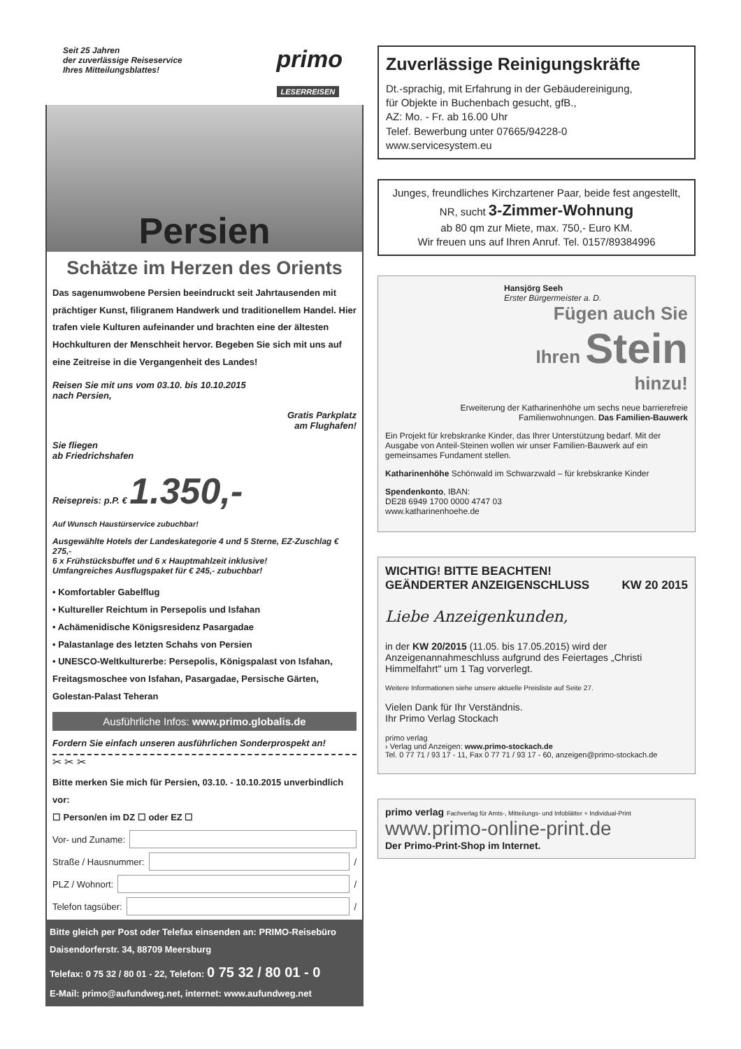Seit 25 Jahren
der zuverlässige Reiseservice
Ihres Mitteilungsblattes!
primo
LESERREISEN
Persien
Schätze im Herzen des Orients
Das sagenumwobene Persien beeindruckt seit Jahrtausenden mit prächtiger Kunst, filigranem Handwerk und traditionellem Handel. Hier trafen viele Kulturen aufeinander und brachten eine der ältesten Hochkulturen der Menschheit hervor. Begeben Sie sich mit uns auf eine Zeitreise in die Vergangenheit des Landes!
Reisen Sie mit uns vom 03.10. bis 10.10.2015
nach Persien,
Gratis Parkplatz
am Flughafen!
Sie fliegen
ab Friedrichshafen
Reisepreis: p.P. € 1.350,-
Auf Wunsch Haustürservice zubuchbar!
Ausgewählte Hotels der Landeskategorie 4 und 5 Sterne, EZ-Zuschlag € 275,-
6 x Frühstücksbuffet und 6 x Hauptmahlzeit inklusive!
Umfangreiches Ausflugspaket für € 245,- zubuchbar!
• Komfortabler Gabelflug
• Kultureller Reichtum in Persepolis und Isfahan
• Achämenidische Königsresidenz Pasargadae
• Palastanlage des letzten Schahs von Persien
• UNESCO-Weltkulturerbe: Persepolis, Königspalast von Isfahan, Freitagsmoschee von Isfahan, Pasargadae, Persische Gärten, Golestan-Palast Teheran
Ausführliche Infos: www.primo.globalis.de
Fordern Sie einfach unseren ausführlichen Sonderprospekt an!
✂ ✂ ✂
Bitte merken Sie mich für Persien, 03.10. - 10.10.2015 unverbindlich vor:
☐ Person/en im DZ ☐ oder EZ ☐
Vor- und Zuname:
Straße / Hausnummer: /
PLZ / Wohnort: /
Telefon tagsüber: /
Bitte gleich per Post oder Telefax einsenden an: PRIMO-Reisebüro
Daisendorferstr. 34, 88709 Meersburg
Telefax: 0 75 32 / 80 01 - 22, Telefon: 0 75 32 / 80 01 - 0
E-Mail: primo@aufundweg.net, internet: www.aufundweg.net
Zuverlässige Reinigungskräfte
Dt.-sprachig, mit Erfahrung in der Gebäudereinigung,
für Objekte in Buchenbach gesucht, gfB.,
AZ: Mo. - Fr. ab 16.00 Uhr
Telef. Bewerbung unter 07665/94228-0
www.servicesystem.eu
Junges, freundliches Kirchzartener Paar, beide fest angestellt, NR, sucht 3-Zimmer-Wohnung
ab 80 qm zur Miete, max. 750,- Euro KM.
Wir freuen uns auf Ihren Anruf. Tel. 0157/89384996
Hansjörg Seeh
Erster Bürgermeister a. D.
Fügen auch Sie
Ihren Stein
hinzu!
Erweiterung der Katharinenhöhe um sechs neue barrierefreie Familienwohnungen. Das Familien-Bauwerk
Ein Projekt für krebskranke Kinder, das Ihrer Unterstützung bedarf. Mit der Ausgabe von Anteil-Steinen wollen wir unser Familien-Bauwerk auf ein gemeinsames Fundament stellen.
Katharinenhöhe Schönwald im Schwarzwald – für krebskranke Kinder
Spendenkonto, IBAN:
DE28 6949 1700 0000 4747 03
www.katharinenhoehe.de
WICHTIG! BITTE BEACHTEN!
GEÄNDERTER ANZEIGENSCHLUSS KW 20 2015
Liebe Anzeigenkunden,
in der KW 20/2015 (11.05. bis 17.05.2015) wird der Anzeigenannahmeschluss aufgrund des Feiertages „Christi Himmelfahrt" um 1 Tag vorverlegt.
Weitere Informationen siehe unsere aktuelle Preisliste auf Seite 27.
Vielen Dank für Ihr Verständnis.
Ihr Primo Verlag Stockach
primo verlag
› Verlag und Anzeigen: www.primo-stockach.de
Tel. 0 77 71 / 93 17 - 11, Fax 0 77 71 / 93 17 - 60, anzeigen@primo-stockach.de
primo verlag Fachverlag für Amts-, Mitteilungs- und Infoblätter + Individual-Print
www.primo-online-print.de
Der Primo-Print-Shop im Internet.